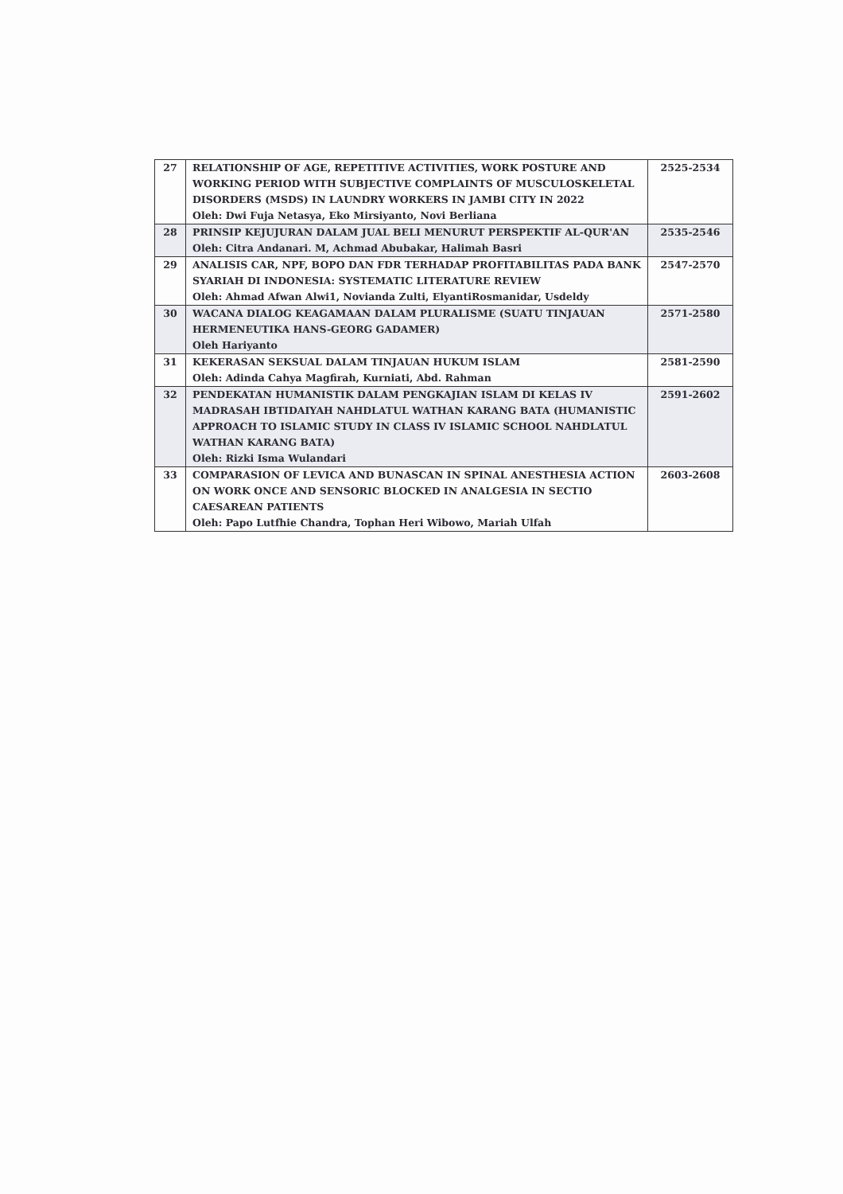| 27 | RELATIONSHIP OF AGE, REPETITIVE ACTIVITIES, WORK POSTURE AND WORKING PERIOD WITH SUBJECTIVE COMPLAINTS OF MUSCULOSKELETAL DISORDERS (MSDS) IN LAUNDRY WORKERS IN JAMBI CITY IN 2022 Oleh: Dwi Fuja Netasya, Eko Mirsiyanto, Novi Berliana | 2525-2534 |
| 28 | PRINSIP KEJUJURAN DALAM JUAL BELI MENURUT PERSPEKTIF AL-QUR'AN Oleh: Citra Andanari. M, Achmad Abubakar, Halimah Basri | 2535-2546 |
| 29 | ANALISIS CAR, NPF, BOPO DAN FDR TERHADAP PROFITABILITAS PADA BANK SYARIAH DI INDONESIA: SYSTEMATIC LITERATURE REVIEW Oleh: Ahmad Afwan Alwi1, Novianda Zulti, ElyantiRosmanidar, Usdeldy | 2547-2570 |
| 30 | WACANA DIALOG KEAGAMAAN DALAM PLURALISME (SUATU TINJAUAN HERMENEUTIKA HANS-GEORG GADAMER) Oleh Hariyanto | 2571-2580 |
| 31 | KEKERASAN SEKSUAL DALAM TINJAUAN HUKUM ISLAM Oleh: Adinda Cahya Magfirah, Kurniati, Abd. Rahman | 2581-2590 |
| 32 | PENDEKATAN HUMANISTIK DALAM PENGKAJIAN ISLAM DI KELAS IV MADRASAH IBTIDAIYAH NAHDLATUL WATHAN KARANG BATA (HUMANISTIC APPROACH TO ISLAMIC STUDY IN CLASS IV ISLAMIC SCHOOL NAHDLATUL WATHAN KARANG BATA) Oleh: Rizki Isma Wulandari | 2591-2602 |
| 33 | COMPARASION OF LEVICA AND BUNASCAN IN SPINAL ANESTHESIA ACTION ON WORK ONCE AND SENSORIC BLOCKED IN ANALGESIA IN SECTIO CAESAREAN PATIENTS Oleh: Papo Lutfhie Chandra, Tophan Heri Wibowo, Mariah Ulfah | 2603-2608 |